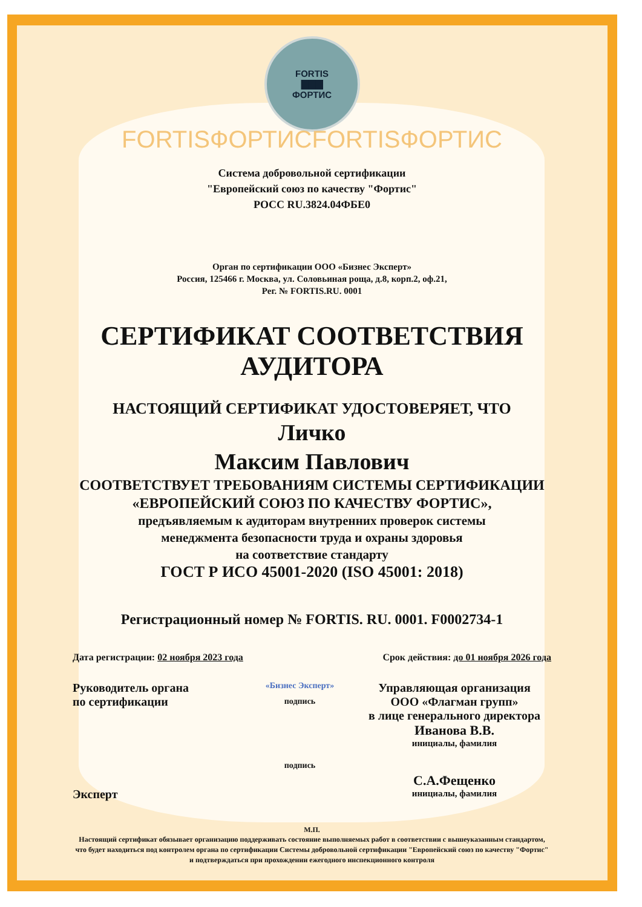FORTIS
▇▇▇
ФОРТИС
FORTISФОРТИСFORTISФОРТИС
Система добровольной сертификации
"Европейский союз по качеству "Фортис"
РОСС RU.3824.04ФБЕ0
Орган по сертификации ООО «Бизнес Эксперт»
Россия, 125466 г. Москва, ул. Соловьиная роща, д.8, корп.2, оф.21,
Рег. № FORTIS.RU. 0001
СЕРТИФИКАТ СООТВЕТСТВИЯ
АУДИТОРА
НАСТОЯЩИЙ СЕРТИФИКАТ УДОСТОВЕРЯЕТ, ЧТО
Личко
Максим Павлович
СООТВЕТСТВУЕТ ТРЕБОВАНИЯМ СИСТЕМЫ СЕРТИФИКАЦИИ
«ЕВРОПЕЙСКИЙ СОЮЗ ПО КАЧЕСТВУ ФОРТИС»,
предъявляемым к аудиторам внутренних проверок системы
менеджмента безопасности труда и охраны здоровья
на соответствие стандарту
ГОСТ Р ИСО 45001-2020 (ISO 45001: 2018)
Регистрационный номер № FORTIS. RU. 0001. F0002734-1
Дата регистрации: 02 ноября 2023 года Срок действия: до 01 ноября 2026 года
Руководитель органа
по сертификации
Эксперт
«Бизнес Эксперт»
подпись
подпись
Управляющая организация
ООО «Флагман групп»
в лице генерального директора
Иванова В.В.
инициалы, фамилия
С.А.Фещенко
инициалы, фамилия
М.П.
Настоящий сертификат обязывает организацию поддерживать состояние выполняемых работ в соответствии с вышеуказанным стандартом, что будет находиться под контролем органа по сертификации Системы добровольной сертификации "Европейский союз по качеству "Фортис" и подтверждаться при прохождении ежегодного инспекционного контроля